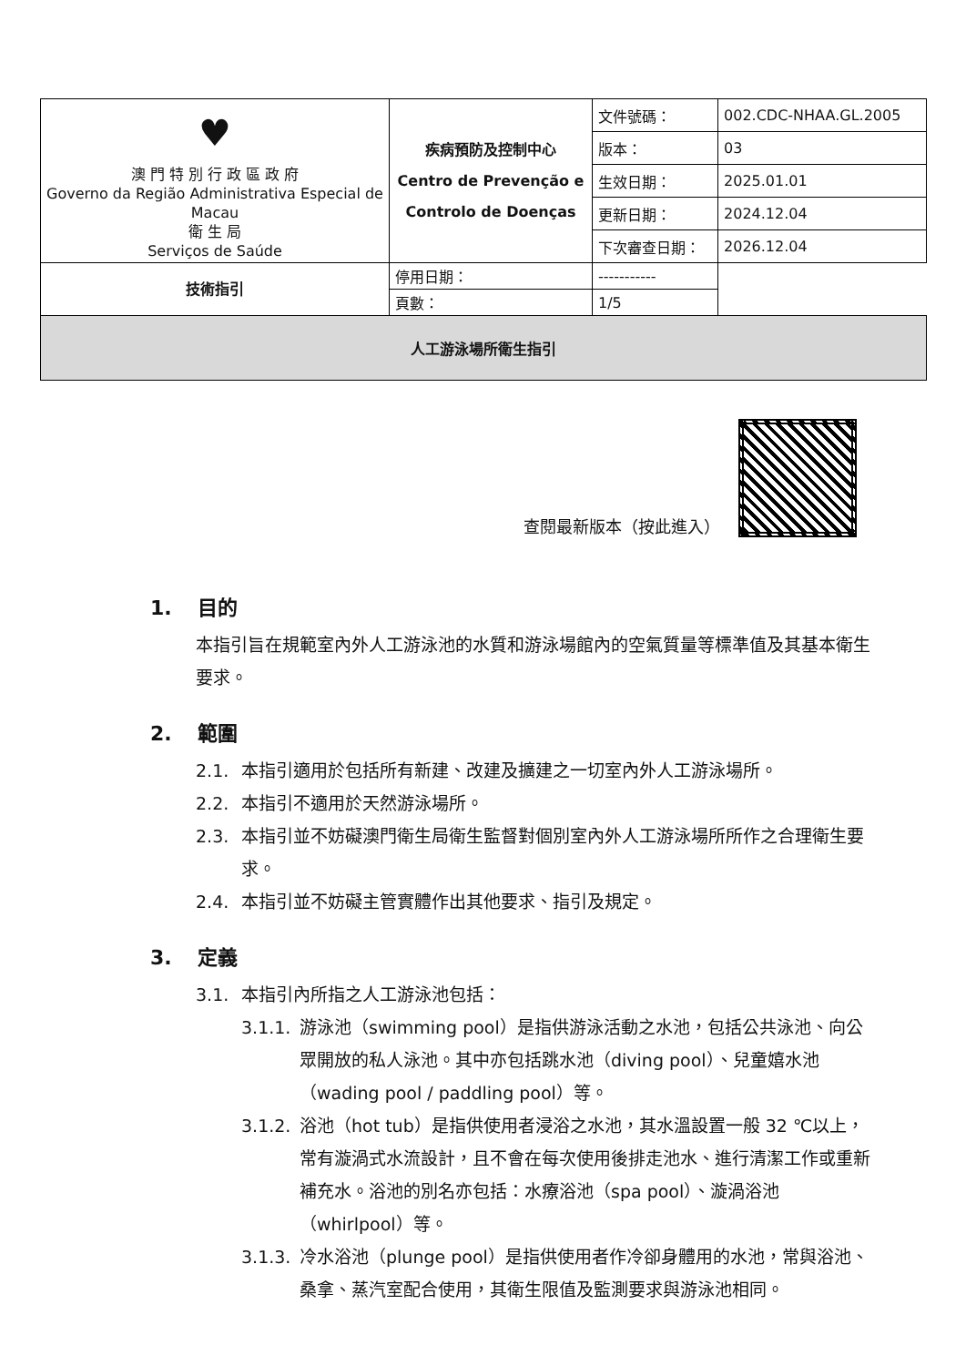| ♥ 澳 門 特 別 行 政 區 政 府 Governo da Região Administrativa Especial de Macau 衛 生 局 Serviços de Saúde | 疾病預防及控制中心 Centro de Prevenção e Controlo de Doenças | 文件號碼： | 002.CDC-NHAA.GL.2005 |
| | | 版本： | 03 |
| | | 生效日期： | 2025.01.01 |
| | | 更新日期： | 2024.12.04 |
| | | 下次審查日期： | 2026.12.04 |
| 技術指引 | 停用日期： | ----------- | |
| | 頁數： | 1/5 | |
| 人工游泳場所衛生指引 | | | |
查閱最新版本（按此進入）
1. 目的
本指引旨在規範室內外人工游泳池的水質和游泳場館內的空氣質量等標準值及其基本衛生要求。
2. 範圍
2.1. 本指引適用於包括所有新建、改建及擴建之一切室內外人工游泳場所。
2.2. 本指引不適用於天然游泳場所。
2.3. 本指引並不妨礙澳門衛生局衛生監督對個別室內外人工游泳場所所作之合理衛生要求。
2.4. 本指引並不妨礙主管實體作出其他要求、指引及規定。
3. 定義
3.1. 本指引內所指之人工游泳池包括：
3.1.1.
游泳池（swimming pool）是指供游泳活動之水池，包括公共泳池、向公眾開放的私人泳池。其中亦包括跳水池（diving pool）、兒童嬉水池（wading pool / paddling pool）等。
3.1.2.
浴池（hot tub）是指供使用者浸浴之水池，其水溫設置一般 32 ℃以上，常有漩渦式水流設計，且不會在每次使用後排走池水、進行清潔工作或重新補充水。浴池的別名亦包括：水療浴池（spa pool）、漩渦浴池（whirlpool）等。
3.1.3.
冷水浴池（plunge pool）是指供使用者作冷卻身體用的水池，常與浴池、桑拿、蒸汽室配合使用，其衛生限值及監測要求與游泳池相同。